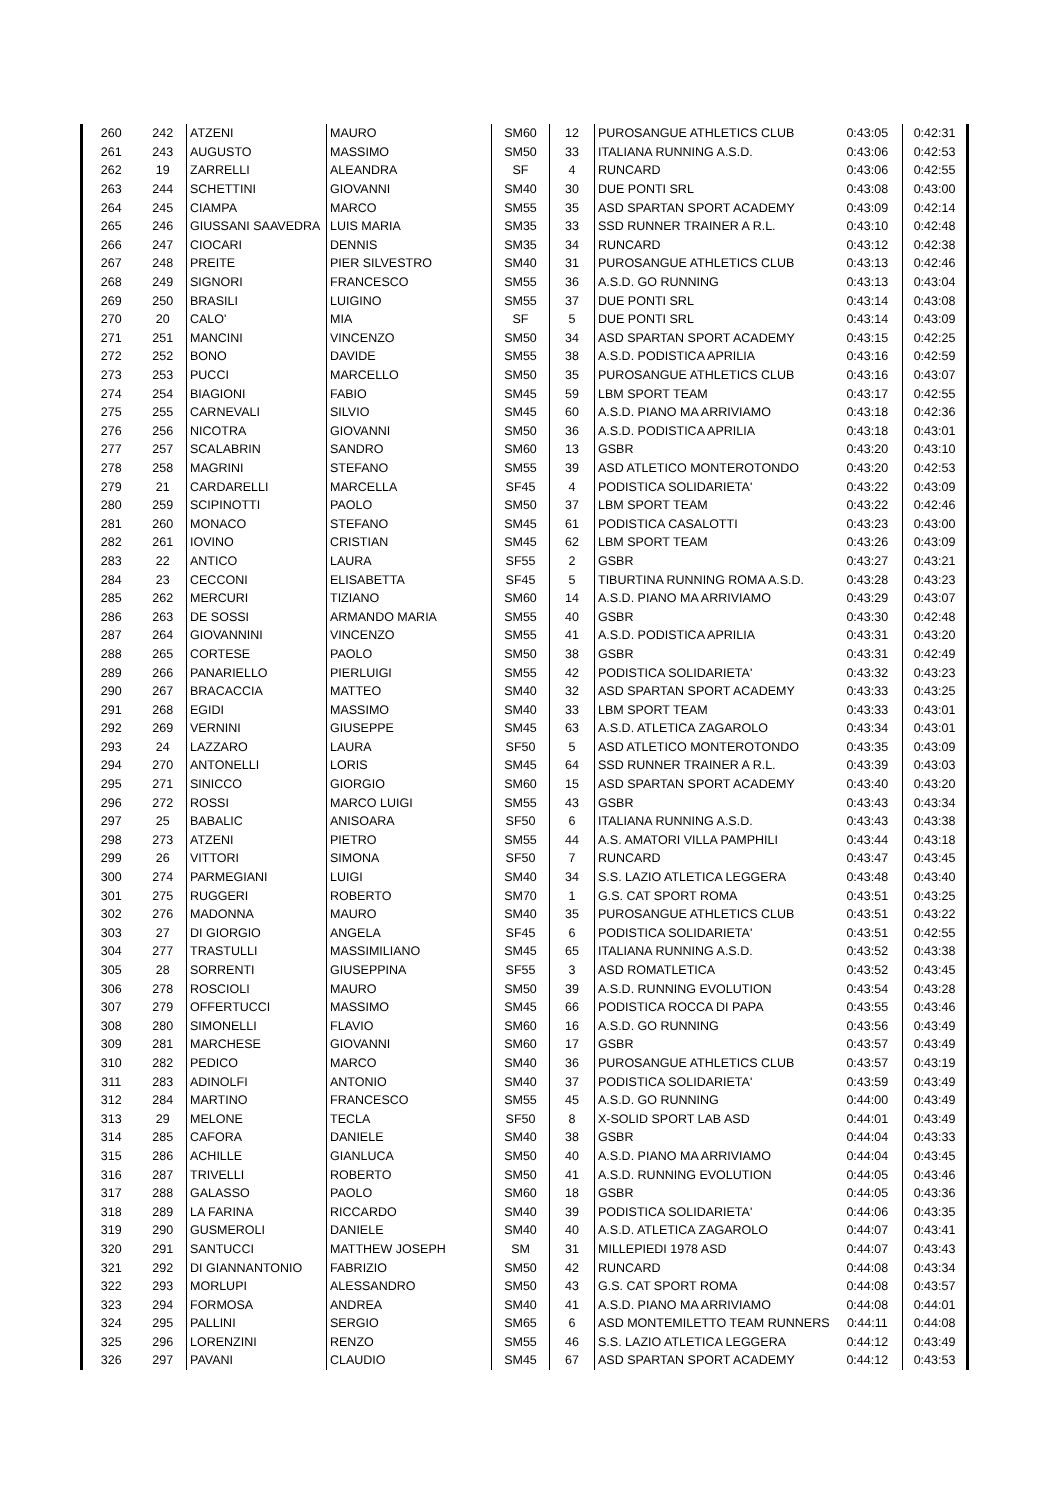| 260 | 242 | ATZENI | MAURO | SM60 | 12 | PUROSANGUE ATHLETICS CLUB | 0:43:05 | 0:42:31 |
| 261 | 243 | AUGUSTO | MASSIMO | SM50 | 33 | ITALIANA RUNNING A.S.D. | 0:43:06 | 0:42:53 |
| 262 | 19 | ZARRELLI | ALEANDRA | SF | 4 | RUNCARD | 0:43:06 | 0:42:55 |
| 263 | 244 | SCHETTINI | GIOVANNI | SM40 | 30 | DUE PONTI SRL | 0:43:08 | 0:43:00 |
| 264 | 245 | CIAMPA | MARCO | SM55 | 35 | ASD SPARTAN SPORT ACADEMY | 0:43:09 | 0:42:14 |
| 265 | 246 | GIUSSANI SAAVEDRA | LUIS MARIA | SM35 | 33 | SSD RUNNER TRAINER A R.L. | 0:43:10 | 0:42:48 |
| 266 | 247 | CIOCARI | DENNIS | SM35 | 34 | RUNCARD | 0:43:12 | 0:42:38 |
| 267 | 248 | PREITE | PIER SILVESTRO | SM40 | 31 | PUROSANGUE ATHLETICS CLUB | 0:43:13 | 0:42:46 |
| 268 | 249 | SIGNORI | FRANCESCO | SM55 | 36 | A.S.D. GO RUNNING | 0:43:13 | 0:43:04 |
| 269 | 250 | BRASILI | LUIGINO | SM55 | 37 | DUE PONTI SRL | 0:43:14 | 0:43:08 |
| 270 | 20 | CALO' | MIA | SF | 5 | DUE PONTI SRL | 0:43:14 | 0:43:09 |
| 271 | 251 | MANCINI | VINCENZO | SM50 | 34 | ASD SPARTAN SPORT ACADEMY | 0:43:15 | 0:42:25 |
| 272 | 252 | BONO | DAVIDE | SM55 | 38 | A.S.D. PODISTICA APRILIA | 0:43:16 | 0:42:59 |
| 273 | 253 | PUCCI | MARCELLO | SM50 | 35 | PUROSANGUE ATHLETICS CLUB | 0:43:16 | 0:43:07 |
| 274 | 254 | BIAGIONI | FABIO | SM45 | 59 | LBM SPORT TEAM | 0:43:17 | 0:42:55 |
| 275 | 255 | CARNEVALI | SILVIO | SM45 | 60 | A.S.D. PIANO MA ARRIVIAMO | 0:43:18 | 0:42:36 |
| 276 | 256 | NICOTRA | GIOVANNI | SM50 | 36 | A.S.D. PODISTICA APRILIA | 0:43:18 | 0:43:01 |
| 277 | 257 | SCALABRIN | SANDRO | SM60 | 13 | GSBR | 0:43:20 | 0:43:10 |
| 278 | 258 | MAGRINI | STEFANO | SM55 | 39 | ASD ATLETICO MONTEROTONDO | 0:43:20 | 0:42:53 |
| 279 | 21 | CARDARELLI | MARCELLA | SF45 | 4 | PODISTICA SOLIDARIETA' | 0:43:22 | 0:43:09 |
| 280 | 259 | SCIPINOTTI | PAOLO | SM50 | 37 | LBM SPORT TEAM | 0:43:22 | 0:42:46 |
| 281 | 260 | MONACO | STEFANO | SM45 | 61 | PODISTICA CASALOTTI | 0:43:23 | 0:43:00 |
| 282 | 261 | IOVINO | CRISTIAN | SM45 | 62 | LBM SPORT TEAM | 0:43:26 | 0:43:09 |
| 283 | 22 | ANTICO | LAURA | SF55 | 2 | GSBR | 0:43:27 | 0:43:21 |
| 284 | 23 | CECCONI | ELISABETTA | SF45 | 5 | TIBURTINA RUNNING ROMA A.S.D. | 0:43:28 | 0:43:23 |
| 285 | 262 | MERCURI | TIZIANO | SM60 | 14 | A.S.D. PIANO MA ARRIVIAMO | 0:43:29 | 0:43:07 |
| 286 | 263 | DE SOSSI | ARMANDO MARIA | SM55 | 40 | GSBR | 0:43:30 | 0:42:48 |
| 287 | 264 | GIOVANNINI | VINCENZO | SM55 | 41 | A.S.D. PODISTICA APRILIA | 0:43:31 | 0:43:20 |
| 288 | 265 | CORTESE | PAOLO | SM50 | 38 | GSBR | 0:43:31 | 0:42:49 |
| 289 | 266 | PANARIELLO | PIERLUIGI | SM55 | 42 | PODISTICA SOLIDARIETA' | 0:43:32 | 0:43:23 |
| 290 | 267 | BRACACCIA | MATTEO | SM40 | 32 | ASD SPARTAN SPORT ACADEMY | 0:43:33 | 0:43:25 |
| 291 | 268 | EGIDI | MASSIMO | SM40 | 33 | LBM SPORT TEAM | 0:43:33 | 0:43:01 |
| 292 | 269 | VERNINI | GIUSEPPE | SM45 | 63 | A.S.D. ATLETICA ZAGAROLO | 0:43:34 | 0:43:01 |
| 293 | 24 | LAZZARO | LAURA | SF50 | 5 | ASD ATLETICO MONTEROTONDO | 0:43:35 | 0:43:09 |
| 294 | 270 | ANTONELLI | LORIS | SM45 | 64 | SSD RUNNER TRAINER A R.L. | 0:43:39 | 0:43:03 |
| 295 | 271 | SINICCO | GIORGIO | SM60 | 15 | ASD SPARTAN SPORT ACADEMY | 0:43:40 | 0:43:20 |
| 296 | 272 | ROSSI | MARCO LUIGI | SM55 | 43 | GSBR | 0:43:43 | 0:43:34 |
| 297 | 25 | BABALIC | ANISOARA | SF50 | 6 | ITALIANA RUNNING A.S.D. | 0:43:43 | 0:43:38 |
| 298 | 273 | ATZENI | PIETRO | SM55 | 44 | A.S. AMATORI VILLA PAMPHILI | 0:43:44 | 0:43:18 |
| 299 | 26 | VITTORI | SIMONA | SF50 | 7 | RUNCARD | 0:43:47 | 0:43:45 |
| 300 | 274 | PARMEGIANI | LUIGI | SM40 | 34 | S.S. LAZIO ATLETICA LEGGERA | 0:43:48 | 0:43:40 |
| 301 | 275 | RUGGERI | ROBERTO | SM70 | 1 | G.S. CAT SPORT ROMA | 0:43:51 | 0:43:25 |
| 302 | 276 | MADONNA | MAURO | SM40 | 35 | PUROSANGUE ATHLETICS CLUB | 0:43:51 | 0:43:22 |
| 303 | 27 | DI GIORGIO | ANGELA | SF45 | 6 | PODISTICA SOLIDARIETA' | 0:43:51 | 0:42:55 |
| 304 | 277 | TRASTULLI | MASSIMILIANO | SM45 | 65 | ITALIANA RUNNING A.S.D. | 0:43:52 | 0:43:38 |
| 305 | 28 | SORRENTI | GIUSEPPINA | SF55 | 3 | ASD ROMATLETICA | 0:43:52 | 0:43:45 |
| 306 | 278 | ROSCIOLI | MAURO | SM50 | 39 | A.S.D. RUNNING EVOLUTION | 0:43:54 | 0:43:28 |
| 307 | 279 | OFFERTUCCI | MASSIMO | SM45 | 66 | PODISTICA ROCCA DI PAPA | 0:43:55 | 0:43:46 |
| 308 | 280 | SIMONELLI | FLAVIO | SM60 | 16 | A.S.D. GO RUNNING | 0:43:56 | 0:43:49 |
| 309 | 281 | MARCHESE | GIOVANNI | SM60 | 17 | GSBR | 0:43:57 | 0:43:49 |
| 310 | 282 | PEDICO | MARCO | SM40 | 36 | PUROSANGUE ATHLETICS CLUB | 0:43:57 | 0:43:19 |
| 311 | 283 | ADINOLFI | ANTONIO | SM40 | 37 | PODISTICA SOLIDARIETA' | 0:43:59 | 0:43:49 |
| 312 | 284 | MARTINO | FRANCESCO | SM55 | 45 | A.S.D. GO RUNNING | 0:44:00 | 0:43:49 |
| 313 | 29 | MELONE | TECLA | SF50 | 8 | X-SOLID SPORT LAB ASD | 0:44:01 | 0:43:49 |
| 314 | 285 | CAFORA | DANIELE | SM40 | 38 | GSBR | 0:44:04 | 0:43:33 |
| 315 | 286 | ACHILLE | GIANLUCA | SM50 | 40 | A.S.D. PIANO MA ARRIVIAMO | 0:44:04 | 0:43:45 |
| 316 | 287 | TRIVELLI | ROBERTO | SM50 | 41 | A.S.D. RUNNING EVOLUTION | 0:44:05 | 0:43:46 |
| 317 | 288 | GALASSO | PAOLO | SM60 | 18 | GSBR | 0:44:05 | 0:43:36 |
| 318 | 289 | LA FARINA | RICCARDO | SM40 | 39 | PODISTICA SOLIDARIETA' | 0:44:06 | 0:43:35 |
| 319 | 290 | GUSMEROLI | DANIELE | SM40 | 40 | A.S.D. ATLETICA ZAGAROLO | 0:44:07 | 0:43:41 |
| 320 | 291 | SANTUCCI | MATTHEW JOSEPH | SM | 31 | MILLEPIEDI 1978 ASD | 0:44:07 | 0:43:43 |
| 321 | 292 | DI GIANNANTONIO | FABRIZIO | SM50 | 42 | RUNCARD | 0:44:08 | 0:43:34 |
| 322 | 293 | MORLUPI | ALESSANDRO | SM50 | 43 | G.S. CAT SPORT ROMA | 0:44:08 | 0:43:57 |
| 323 | 294 | FORMOSA | ANDREA | SM40 | 41 | A.S.D. PIANO MA ARRIVIAMO | 0:44:08 | 0:44:01 |
| 324 | 295 | PALLINI | SERGIO | SM65 | 6 | ASD MONTEMILETTO TEAM RUNNERS | 0:44:11 | 0:44:08 |
| 325 | 296 | LORENZINI | RENZO | SM55 | 46 | S.S. LAZIO ATLETICA LEGGERA | 0:44:12 | 0:43:49 |
| 326 | 297 | PAVANI | CLAUDIO | SM45 | 67 | ASD SPARTAN SPORT ACADEMY | 0:44:12 | 0:43:53 |